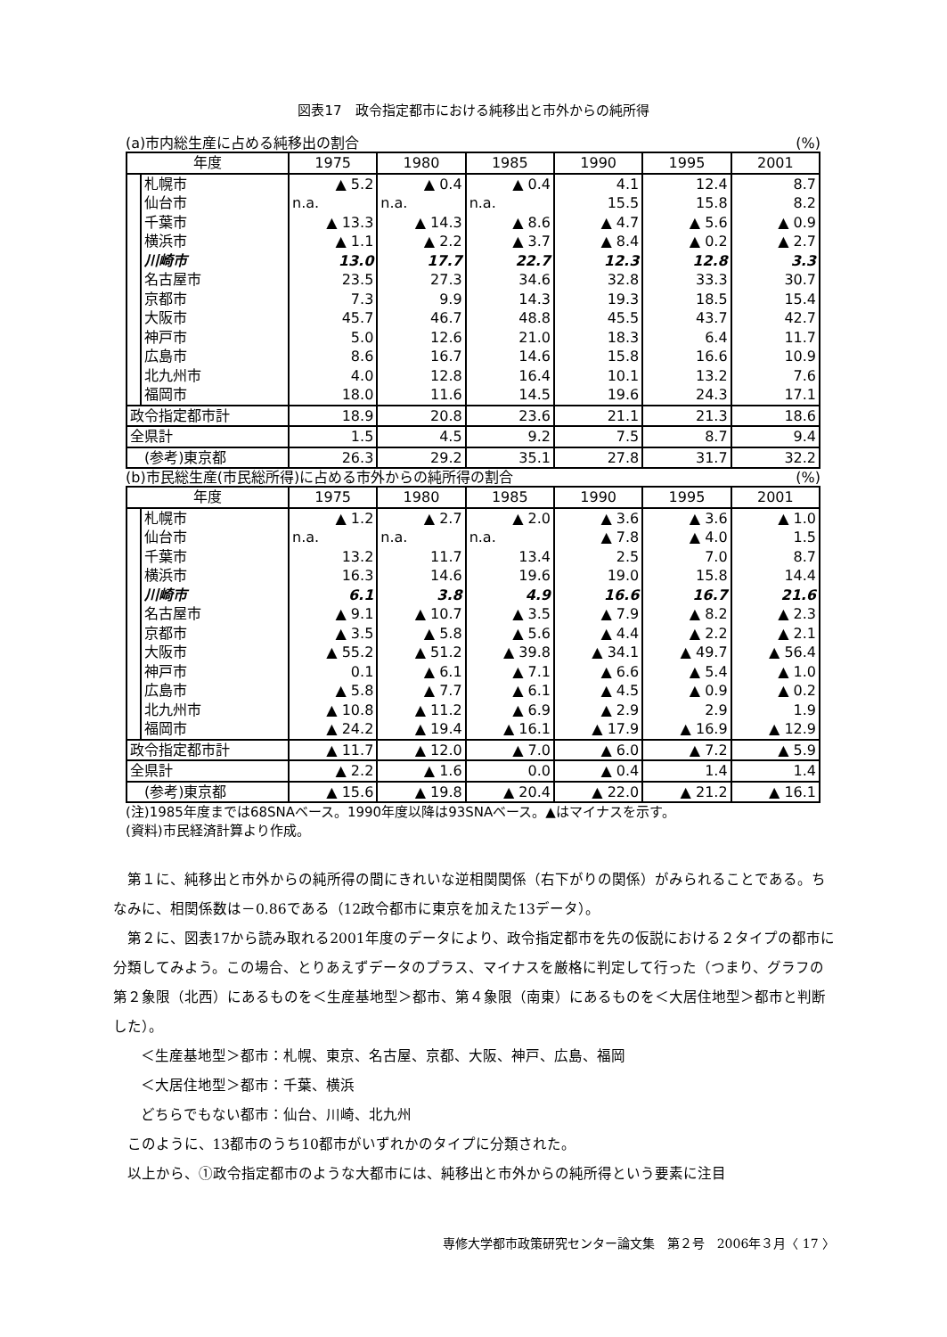図表17　政令指定都市における純移出と市外からの純所得
(a)市内総生産に占める純移出の割合 (%)
| 年度 | | 1975 | 1980 | 1985 | 1990 | 1995 | 2001 |
| --- | --- | --- | --- | --- | --- | --- | --- |
| | 札幌市 | ▲ 5.2 | ▲ 0.4 | ▲ 0.4 | 4.1 | 12.4 | 8.7 |
| | 仙台市 | n.a. | n.a. | n.a. | 15.5 | 15.8 | 8.2 |
| | 千葉市 | ▲ 13.3 | ▲ 14.3 | ▲ 8.6 | ▲ 4.7 | ▲ 5.6 | ▲ 0.9 |
| | 横浜市 | ▲ 1.1 | ▲ 2.2 | ▲ 3.7 | ▲ 8.4 | ▲ 0.2 | ▲ 2.7 |
| | 川崎市 | 13.0 | 17.7 | 22.7 | 12.3 | 12.8 | 3.3 |
| | 名古屋市 | 23.5 | 27.3 | 34.6 | 32.8 | 33.3 | 30.7 |
| | 京都市 | 7.3 | 9.9 | 14.3 | 19.3 | 18.5 | 15.4 |
| | 大阪市 | 45.7 | 46.7 | 48.8 | 45.5 | 43.7 | 42.7 |
| | 神戸市 | 5.0 | 12.6 | 21.0 | 18.3 | 6.4 | 11.7 |
| | 広島市 | 8.6 | 16.7 | 14.6 | 15.8 | 16.6 | 10.9 |
| | 北九州市 | 4.0 | 12.8 | 16.4 | 10.1 | 13.2 | 7.6 |
| | 福岡市 | 18.0 | 11.6 | 14.5 | 19.6 | 24.3 | 17.1 |
| 政令指定都市計 | | 18.9 | 20.8 | 23.6 | 21.1 | 21.3 | 18.6 |
| 全県計 | | 1.5 | 4.5 | 9.2 | 7.5 | 8.7 | 9.4 |
| (参考)東京都 | | 26.3 | 29.2 | 35.1 | 27.8 | 31.7 | 32.2 |
(b)市民総生産(市民総所得)に占める市外からの純所得の割合 (%)
| 年度 | | 1975 | 1980 | 1985 | 1990 | 1995 | 2001 |
| --- | --- | --- | --- | --- | --- | --- | --- |
| | 札幌市 | ▲ 1.2 | ▲ 2.7 | ▲ 2.0 | ▲ 3.6 | ▲ 3.6 | ▲ 1.0 |
| | 仙台市 | n.a. | n.a. | n.a. | ▲ 7.8 | ▲ 4.0 | 1.5 |
| | 千葉市 | 13.2 | 11.7 | 13.4 | 2.5 | 7.0 | 8.7 |
| | 横浜市 | 16.3 | 14.6 | 19.6 | 19.0 | 15.8 | 14.4 |
| | 川崎市 | 6.1 | 3.8 | 4.9 | 16.6 | 16.7 | 21.6 |
| | 名古屋市 | ▲ 9.1 | ▲ 10.7 | ▲ 3.5 | ▲ 7.9 | ▲ 8.2 | ▲ 2.3 |
| | 京都市 | ▲ 3.5 | ▲ 5.8 | ▲ 5.6 | ▲ 4.4 | ▲ 2.2 | ▲ 2.1 |
| | 大阪市 | ▲ 55.2 | ▲ 51.2 | ▲ 39.8 | ▲ 34.1 | ▲ 49.7 | ▲ 56.4 |
| | 神戸市 | 0.1 | ▲ 6.1 | ▲ 7.1 | ▲ 6.6 | ▲ 5.4 | ▲ 1.0 |
| | 広島市 | ▲ 5.8 | ▲ 7.7 | ▲ 6.1 | ▲ 4.5 | ▲ 0.9 | ▲ 0.2 |
| | 北九州市 | ▲ 10.8 | ▲ 11.2 | ▲ 6.9 | ▲ 2.9 | 2.9 | 1.9 |
| | 福岡市 | ▲ 24.2 | ▲ 19.4 | ▲ 16.1 | ▲ 17.9 | ▲ 16.9 | ▲ 12.9 |
| 政令指定都市計 | | ▲ 11.7 | ▲ 12.0 | ▲ 7.0 | ▲ 6.0 | ▲ 7.2 | ▲ 5.9 |
| 全県計 | | ▲ 2.2 | ▲ 1.6 | 0.0 | ▲ 0.4 | 1.4 | 1.4 |
| (参考)東京都 | | ▲ 15.6 | ▲ 19.8 | ▲ 20.4 | ▲ 22.0 | ▲ 21.2 | ▲ 16.1 |
(注)1985年度までは68SNAベース。1990年度以降は93SNAベース。▲はマイナスを示す。
(資料)市民経済計算より作成。
第１に、純移出と市外からの純所得の間にきれいな逆相関関係（右下がりの関係）がみられることである。ちなみに、相関係数は－0.86である（12政令都市に東京を加えた13データ）。
第２に、図表17から読み取れる2001年度のデータにより、政令指定都市を先の仮説における２タイプの都市に分類してみよう。この場合、とりあえずデータのプラス、マイナスを厳格に判定して行った（つまり、グラフの第２象限（北西）にあるものを＜生産基地型＞都市、第４象限（南東）にあるものを＜大居住地型＞都市と判断した）。
＜生産基地型＞都市：札幌、東京、名古屋、京都、大阪、神戸、広島、福岡
＜大居住地型＞都市：千葉、横浜
どちらでもない都市：仙台、川崎、北九州
このように、13都市のうち10都市がいずれかのタイプに分類された。
以上から、①政令指定都市のような大都市には、純移出と市外からの純所得という要素に注目
専修大学都市政策研究センター論文集　第２号　2006年３月〈 17 〉